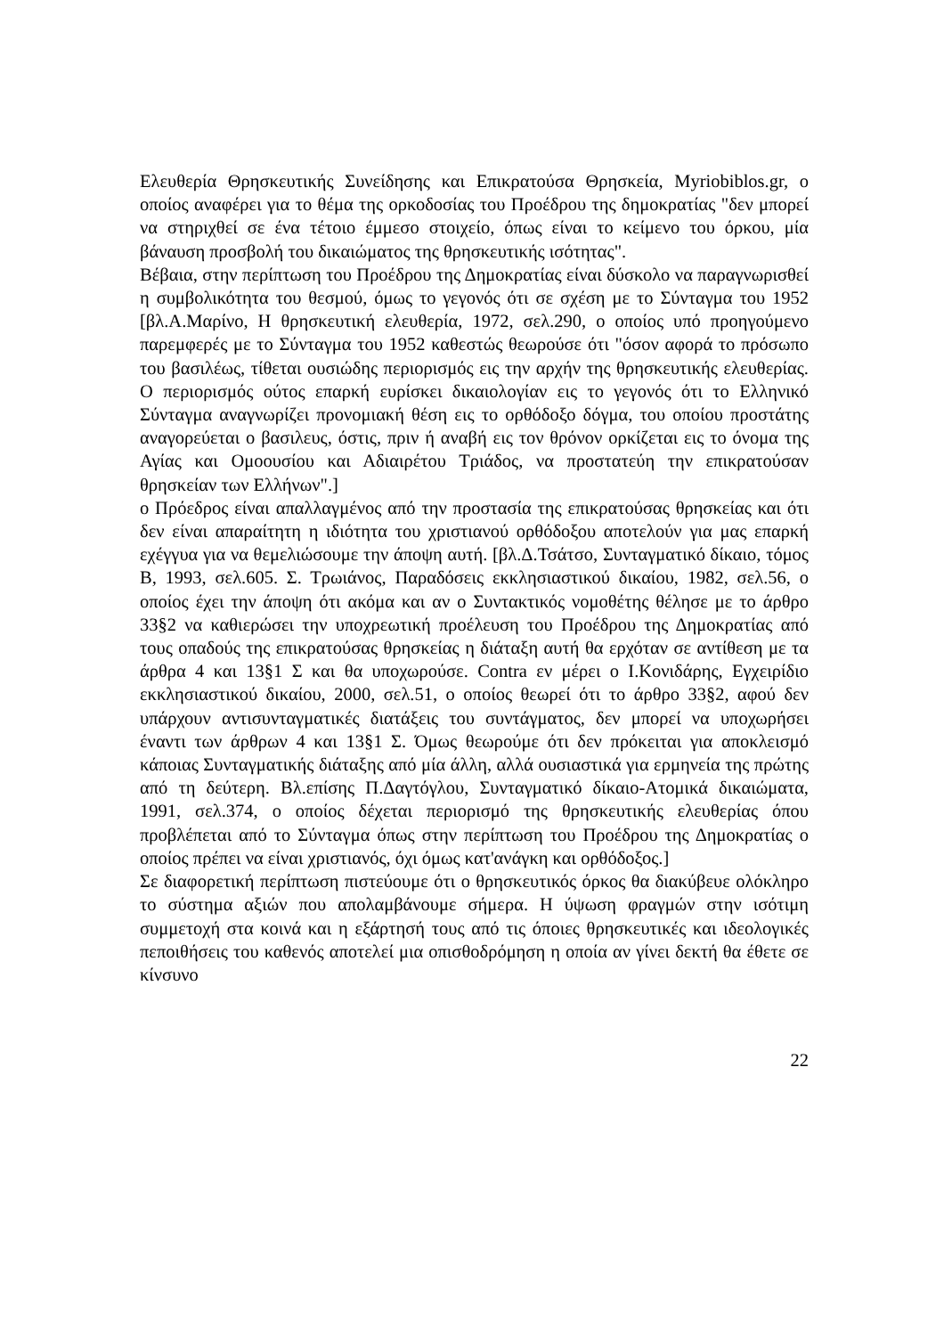Ελευθερία Θρησκευτικής Συνείδησης και Επικρατούσα Θρησκεία, Myriobiblos.gr, ο οποίος αναφέρει για το θέμα της ορκοδοσίας του Προέδρου της δημοκρατίας "δεν μπορεί να στηριχθεί σε ένα τέτοιο έμμεσο στοιχείο, όπως είναι το κείμενο του όρκου, μία βάναυση προσβολή του δικαιώματος της θρησκευτικής ισότητας".
Βέβαια, στην περίπτωση του Προέδρου της Δημοκρατίας είναι δύσκολο να παραγνωρισθεί η συμβολικότητα του θεσμού, όμως το γεγονός ότι σε σχέση με το Σύνταγμα του 1952 [βλ.Α.Μαρίνο, Η θρησκευτική ελευθερία, 1972, σελ.290, ο οποίος υπό προηγούμενο παρεμφερές με το Σύνταγμα του 1952 καθεστώς θεωρούσε ότι "όσον αφορά το πρόσωπο του βασιλέως, τίθεται ουσιώδης περιορισμός εις την αρχήν της θρησκευτικής ελευθερίας. Ο περιορισμός ούτος επαρκή ευρίσκει δικαιολογίαν εις το γεγονός ότι το Ελληνικό Σύνταγμα αναγνωρίζει προνομιακή θέση εις το ορθόδοξο δόγμα, του οποίου προστάτης αναγορεύεται ο βασιλευς, όστις, πριν ή αναβή εις τον θρόνον ορκίζεται εις το όνομα της Αγίας και Ομοουσίου και Αδιαιρέτου Τριάδος, να προστατεύη την επικρατούσαν θρησκείαν των Ελλήνων".]
ο Πρόεδρος είναι απαλλαγμένος από την προστασία της επικρατούσας θρησκείας και ότι δεν είναι απαραίτητη η ιδιότητα του χριστιανού ορθόδοξου αποτελούν για μας επαρκή εχέγγυα για να θεμελιώσουμε την άποψη αυτή. [βλ.Δ.Τσάτσο, Συνταγματικό δίκαιο, τόμος Β, 1993, σελ.605. Σ. Τρωιάνος, Παραδόσεις εκκλησιαστικού δικαίου, 1982, σελ.56, ο οποίος έχει την άποψη ότι ακόμα και αν ο Συντακτικός νομοθέτης θέλησε με το άρθρο 33§2 να καθιερώσει την υποχρεωτική προέλευση του Προέδρου της Δημοκρατίας από τους οπαδούς της επικρατούσας θρησκείας η διάταξη αυτή θα ερχόταν σε αντίθεση με τα άρθρα 4 και 13§1 Σ και θα υποχωρούσε. Contra εν μέρει ο Ι.Κονιδάρης, Εγχειρίδιο εκκλησιαστικού δικαίου, 2000, σελ.51, ο οποίος θεωρεί ότι το άρθρο 33§2, αφού δεν υπάρχουν αντισυνταγματικές διατάξεις του συντάγματος, δεν μπορεί να υποχωρήσει έναντι των άρθρων 4 και 13§1 Σ. Όμως θεωρούμε ότι δεν πρόκειται για αποκλεισμό κάποιας Συνταγματικής διάταξης από μία άλλη, αλλά ουσιαστικά για ερμηνεία της πρώτης από τη δεύτερη. Βλ.επίσης Π.Δαγτόγλου, Συνταγματικό δίκαιο-Ατομικά δικαιώματα, 1991, σελ.374, ο οποίος δέχεται περιορισμό της θρησκευτικής ελευθερίας όπου προβλέπεται από το Σύνταγμα όπως στην περίπτωση του Προέδρου της Δημοκρατίας ο οποίος πρέπει να είναι χριστιανός, όχι όμως κατ'ανάγκη και ορθόδοξος.]
Σε διαφορετική περίπτωση πιστεύουμε ότι ο θρησκευτικός όρκος θα διακύβευε ολόκληρο το σύστημα αξιών που απολαμβάνουμε σήμερα. Η ύψωση φραγμών στην ισότιμη συμμετοχή στα κοινά και η εξάρτησή τους από τις όποιες θρησκευτικές και ιδεολογικές πεποιθήσεις του καθενός αποτελεί μια οπισθοδρόμηση η οποία αν γίνει δεκτή θα έθετε σε κίνσυνο
22